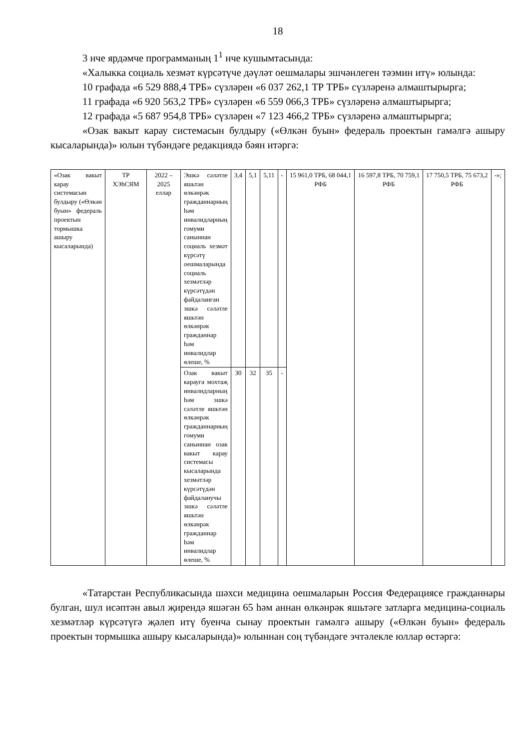18
3 нче ярдәмче программаның 1<sup>1</sup> нче кушымтасында:
«Халыкка социаль хезмәт күрсәтүче дәүләт оешмалары эшчәнлеген тәэмин итү» юлында:
10 графада «6 529 888,4 ТРБ» сүзләрен «6 037 262,1 ТР ТРБ» сүзләренә алмаштырырга;
11 графада «6 920 563,2 ТРБ» сүзләрен «6 559 066,3 ТРБ» сүзләренә алмаштырырга;
12 графада «5 687 954,8 ТРБ» сүзләрен «7 123 466,2 ТРБ» сүзләренә алмаштырырга;
«Озак вакыт карау системасын булдыру («Өлкән буын» федераль проектын гамәлгә ашыру кысаларында)» юлын түбәндәге редакциядә бәян итәргә:
| «Озак вакыт карау системасын булдыру («Өлкән буын» федераль проектын тормышка ашыру кысаларында) | ТР ХЭһСЯМ | 2022 – 2025 еллар | Эшкә сәләтле яшьтән өлкәнрәк гражданнарның һәм инвалидларның гомуми саныннан социаль хезмәт күрсәтү оешмаларында социаль хезмәтләр күрсәтүдән файдаланган эшкә сәләтле яшьтән өлкәнрәк гражданнар һәм инвалидлар өлеше, % | 3,4 | 5,1 | 5,11 | - | 15 961,0 ТРБ, 68 044,1 РФБ | 16 597,8 ТРБ, 70 759,1 РФБ | 17 750,5 ТРБ, 75 673,2 РФБ | -»; |
| | | | Озак вакыт карауга мохтаҗ инвалидларның һәм эшкә сәләтле яшьтән өлкәнрәк гражданнарның гомуми саныннан озак вакыт карау системасы кысаларында хезмәтләр күрсәтүдән файдаланучы эшкә сәләтле яшьтән өлкәнрәк гражданнар һәм инвалидлар өлеше, % | 30 | 32 | 35 | - | | | | |
«Татарстан Республикасында шәхси медицина оешмаларын Россия Федерациясе гражданнары булган, шул исәптән авыл җирендә яшәгән 65 һәм аннан өлкәнрәк яшьтәге затларга медицина-социаль хезмәтләр күрсәтүгә җәлеп итү буенча сынау проектын гамәлгә ашыру («Өлкән буын» федераль проектын тормышка ашыру кысаларында)» юлыннан соң түбәндәге эчтәлекле юллар өстәргә: